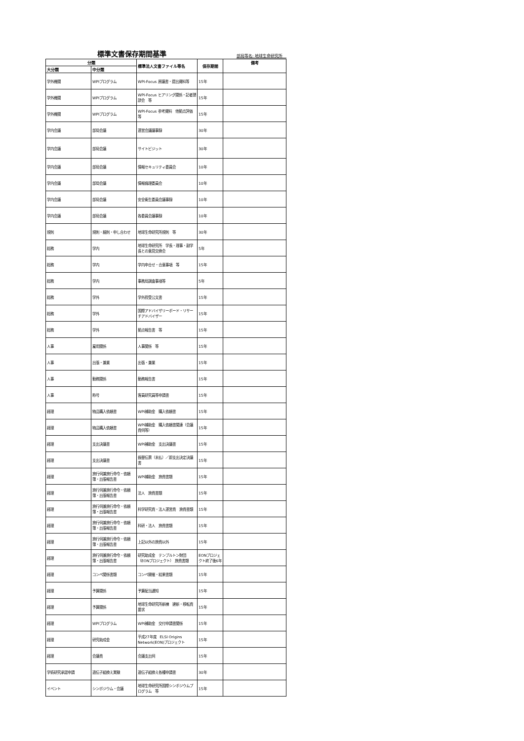標準文書保存期間基準 部局等名: 地球生命研究所　
| 分類 | | 標準法人文書ファイル等名 | 保存期間 | 備考 |
| --- | --- | --- | --- | --- |
| 大分類 | 中分類 | | | |
| 学外機関 | WPIプログラム | WPI-Focus 原議書・提出資料等 | 15年 | |
| 学外機関 | WPIプログラム | WPI-Focus ヒアリング関係・記者懇談会 等 | 15年 | |
| 学外機関 | WPIプログラム | WPI-Focus 参考資料 他拠点評価 等 | 15年 | |
| 学内会議 | 部局会議 | 運営会議議事録 | 30年 | |
| 学内会議 | 部局会議 | サイトビジット | 30年 | |
| 学内会議 | 部局会議 | 情報セキュリティ委員会 | 10年 | |
| 学内会議 | 部局会議 | 情報倫理委員会 | 10年 | |
| 学内会議 | 部局会議 | 安全衛生委員会議事録 | 10年 | |
| 学内会議 | 部局会議 | 各委員会議事録 | 10年 | |
| 規則 | 規則・細則・申し合わせ | 地球生命研究所規則 等 | 30年 | |
| 総務 | 学内 | 地球生命研究所 学長・理事・副学長との意見交換会 | 5年 | |
| 総務 | 学内 | 学内申合せ・合意事項 等 | 15年 | |
| 総務 | 学内 | 事務局調査事項等 | 5年 | |
| 総務 | 学外 | 学外授受公文書 | 15年 | |
| 総務 | 学外 | 国際アドバイザリーボード・リサーチアドバイザー | 15年 | |
| 総務 | 学外 | 拠点報告書 等 | 15年 | |
| 人事 | 雇用関係 | 人事関係 等 | 15年 | |
| 人事 | 出張・兼業 | 出張・兼業 | 15年 | |
| 人事 | 勤務関係 | 勤務報告書 | 15年 | |
| 人事 | 称号 | 客員研究員等申請書 | 15年 | |
| 経理 | 物品購入依頼書 | WPI補助金 購入依頼書 | 15年 | |
| 経理 | 物品購入依頼書 | WPI補助金 購入依頼書関連（会議費伺等） | 15年 | |
| 経理 | 支出決議書 | WPI補助金 支出決議書 | 15年 | |
| 経理 | 支出決議書 | 振替伝票（未払）／即支出決定決議書 | 15年 | |
| 経理 | 旅行伺兼旅行命令・依頼簿・出張報告書 | WPI補助金 旅費書類 | 15年 | |
| 経理 | 旅行伺兼旅行命令・依頼簿・出張報告書 | 法人 旅費書類 | 15年 | |
| 経理 | 旅行伺兼旅行命令・依頼簿・出張報告書 | 科学研究費・法人運営費 旅費書類 | 15年 | |
| 経理 | 旅行伺兼旅行命令・依頼簿・出張報告書 | 科研・法人 旅費書類 | 15年 | |
| 経理 | 旅行伺兼旅行命令・依頼簿・出張報告書 | 上記以外の旅費以外 | 15年 | |
| 経理 | 旅行伺兼旅行命令・依頼簿・出張報告書 | 研究助成金 テンプルトン財団（EONプロジェクト） 旅費書類 | EONプロジェクト終了後6年 | |
| 経理 | コンペ関係書類 | コンペ開催・結果書類 | 15年 | |
| 経理 | 予算関係 | 予算配当通知 | 15年 | |
| 経理 | 予算関係 | 地球生命研究所新棟 建新・移転費要求 | 15年 | |
| 経理 | WPIプログラム | WPI補助金 交付申請書関係 | 15年 | |
| 経理 | 研究助成金 | 平成27年度 ELSI Origins Network(EON)プロジェクト | 15年 | |
| 経理 | 会議費 | 会議支出伺 | 15年 | |
| 学術研究承認申請 | 遺伝子組換え実験 | 遺伝子組換え各種申請書 | 30年 | |
| イベント | シンポジウム・会議 | 地球生命研究所国際シンポジウムプログラム 等 | 15年 | |